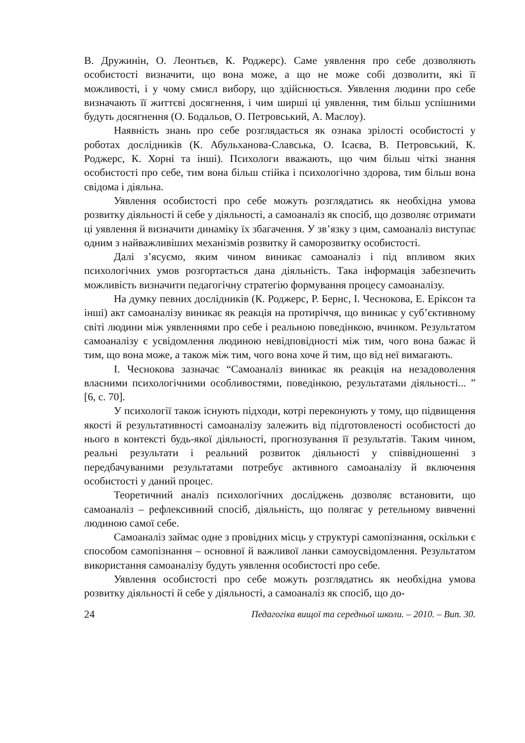В. Дружинін, О. Леонтьєв, К. Роджерс). Саме уявлення про себе дозволяють особистості визначити, що вона може, а що не може собі дозволити, які її можливості, і у чому смисл вибору, що здійснюється. Уявлення людини про себе визначають її життєві досягнення, і чим ширші ці уявлення, тим більш успішними будуть досягнення (О. Бодальов, О. Петровський, А. Маслоу).
Наявність знань про себе розглядається як ознака зрілості особистості у роботах дослідників (К. Абульханова-Славська, О. Ісаєва, В. Петровський, К. Роджерс, К. Хорні та інші). Психологи вважають, що чим більш чіткі знання особистості про себе, тим вона більш стійка і психологічно здорова, тим більш вона свідома і діяльна.
Уявлення особистості про себе можуть розглядатись як необхідна умова розвитку діяльності й себе у діяльності, а самоаналіз як спосіб, що дозволяє отримати ці уявлення й визначити динаміку їх збагачення. У зв’язку з цим, самоаналіз виступає одним з найважливіших механізмів розвитку й саморозвитку особистості.
Далі з’ясуємо, яким чином виникає самоаналіз і під впливом яких психологічних умов розгортається дана діяльність. Така інформація забезпечить можливість визначити педагогічну стратегію формування процесу самоаналізу.
На думку певних дослідників (К. Роджерс, Р. Бернс, І. Чеснокова, Е. Еріксон та інші) акт самоаналізу виникає як реакція на протиріччя, що виникає у суб’єктивному світі людини між уявленнями про себе і реальною поведінкою, вчинком. Результатом самоаналізу є усвідомлення людиною невідповідності між тим, чого вона бажає й тим, що вона може, а також між тим, чого вона хоче й тим, що від неї вимагають.
І. Чеснокова зазначає “Самоаналіз виникає як реакція на незадоволення власними психологічними особливостями, поведінкою, результатами діяльності... ” [6, с. 70].
У психології також існують підходи, котрі переконують у тому, що підвищення якості й результативності самоаналізу залежить від підготовленості особистості до нього в контексті будь-якої діяльності, прогнозування її результатів. Таким чином, реальні результати і реальний розвиток діяльності у співвідношенні з передбачуваними результатами потребує активного самоаналізу й включення особистості у даний процес.
Теоретичний аналіз психологічних досліджень дозволяє встановити, що самоаналіз – рефлексивний спосіб, діяльність, що полягає у ретельному вивченні людиною самої себе.
Самоаналіз займає одне з провідних місць у структурі самопізнання, оскільки є способом самопізнання – основної й важливої ланки самоусвідомлення. Результатом використання самоаналізу будуть уявлення особистості про себе.
Уявлення особистості про себе можуть розглядатись як необхідна умова розвитку діяльності й себе у діяльності, а самоаналіз як спосіб, що до-
24 Педагогіка вищої та середньої школи. – 2010. – Вип. 30.